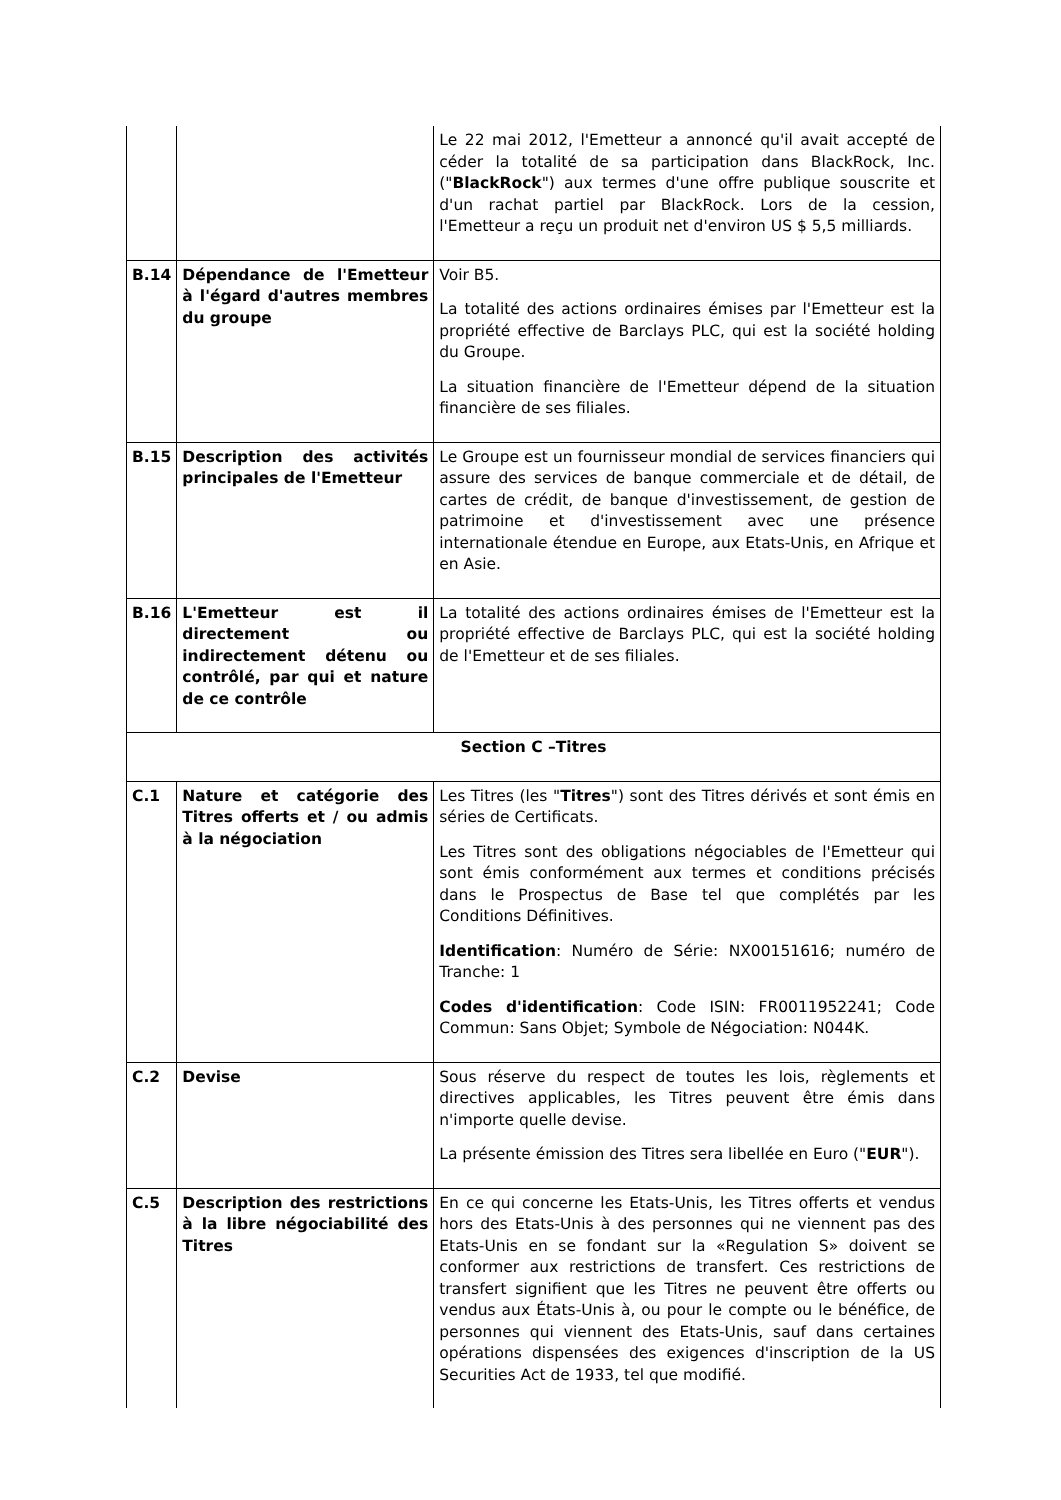| | | Le 22 mai 2012, l'Emetteur a annoncé qu'il avait accepté de céder la totalité de sa participation dans BlackRock, Inc. (" BlackRock ") aux termes d'une offre publique souscrite et d'un rachat partiel par BlackRock. Lors de la cession, l'Emetteur a reçu un produit net d'environ US $ 5,5 milliards. |
| B.14 | Dépendance de l'Emetteur à l'égard d'autres membres du groupe | Voir B5. La totalité des actions ordinaires émises par l'Emetteur est la propriété effective de Barclays PLC, qui est la société holding du Groupe. La situation financière de l'Emetteur dépend de la situation financière de ses filiales. |
| B.15 | Description des activités principales de l'Emetteur | Le Groupe est un fournisseur mondial de services financiers qui assure des services de banque commerciale et de détail, de cartes de crédit, de banque d'investissement, de gestion de patrimoine et d'investissement avec une présence internationale étendue en Europe, aux Etats-Unis, en Afrique et en Asie. |
| B.16 | L'Emetteur est il directement ou indirectement détenu ou contrôlé, par qui et nature de ce contrôle | La totalité des actions ordinaires émises de l'Emetteur est la propriété effective de Barclays PLC, qui est la société holding de l'Emetteur et de ses filiales. |
| Section C –Titres | | |
| C.1 | Nature et catégorie des Titres offerts et / ou admis à la négociation | Les Titres (les " Titres ") sont des Titres dérivés et sont émis en séries de Certificats. Les Titres sont des obligations négociables de l'Emetteur qui sont émis conformément aux termes et conditions précisés dans le Prospectus de Base tel que complétés par les Conditions Définitives. Identification : Numéro de Série: NX00151616; numéro de Tranche: 1 Codes d'identification : Code ISIN: FR0011952241; Code Commun: Sans Objet; Symbole de Négociation: N044K. |
| C.2 | Devise | Sous réserve du respect de toutes les lois, règlements et directives applicables, les Titres peuvent être émis dans n'importe quelle devise. La présente émission des Titres sera libellée en Euro (" EUR "). |
| C.5 | Description des restrictions à la libre négociabilité des Titres | En ce qui concerne les Etats-Unis, les Titres offerts et vendus hors des Etats-Unis à des personnes qui ne viennent pas des Etats-Unis en se fondant sur la «Regulation S» doivent se conformer aux restrictions de transfert. Ces restrictions de transfert signifient que les Titres ne peuvent être offerts ou vendus aux États-Unis à, ou pour le compte ou le bénéfice, de personnes qui viennent des Etats-Unis, sauf dans certaines opérations dispensées des exigences d'inscription de la US Securities Act de 1933, tel que modifié. |